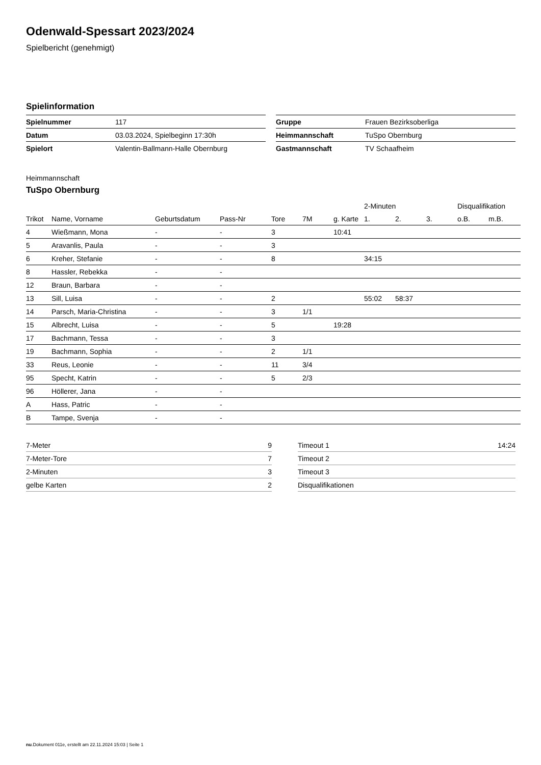Odenwald-Spessart 2023/2024
Spielbericht (genehmigt)
Spielinformation
| Spielnummer | 117 |
| Datum | 03.03.2024, Spielbeginn 17:30h |
| Spielort | Valentin-Ballmann-Halle Obernburg |
| Gruppe | Frauen Bezirksoberliga |
| Heimmannschaft | TuSpo Obernburg |
| Gastmannschaft | TV Schaafheim |
Heimmannschaft
TuSpo Obernburg
| | | | | | | | 2-Minuten | | | Disqualifikation | |
| --- | --- | --- | --- | --- | --- | --- | --- | --- | --- | --- | --- |
| Trikot | Name, Vorname | Geburtsdatum | Pass-Nr | Tore | 7M | g. Karte | 1. | 2. | 3. | o.B. | m.B. |
| 4 | Wießmann, Mona | - | - | 3 | | 10:41 | | | | | |
| 5 | Aravanlis, Paula | - | - | 3 | | | | | | | |
| 6 | Kreher, Stefanie | - | - | 8 | | | 34:15 | | | | |
| 8 | Hassler, Rebekka | - | - | | | | | | | | |
| 12 | Braun, Barbara | - | - | | | | | | | | |
| 13 | Sill, Luisa | - | - | 2 | | | 55:02 | 58:37 | | | |
| 14 | Parsch, Maria-Christina | - | - | 3 | 1/1 | | | | | | |
| 15 | Albrecht, Luisa | - | - | 5 | | 19:28 | | | | | |
| 17 | Bachmann, Tessa | - | - | 3 | | | | | | | |
| 19 | Bachmann, Sophia | - | - | 2 | 1/1 | | | | | | |
| 33 | Reus, Leonie | - | - | 11 | 3/4 | | | | | | |
| 95 | Specht, Katrin | - | - | 5 | 2/3 | | | | | | |
| 96 | Höllerer, Jana | - | - | | | | | | | | |
| A | Hass, Patric | - | - | | | | | | | | |
| B | Tampe, Svenja | - | - | | | | | | | | |
| 7-Meter | 9 |
| 7-Meter-Tore | 7 |
| 2-Minuten | 3 |
| gelbe Karten | 2 |
| Timeout 1 | 14:24 |
| Timeout 2 | |
| Timeout 3 | |
| Disqualifikationen | |
nu.Dokument 011e, erstellt am 22.11.2024 15:03 | Seite 1